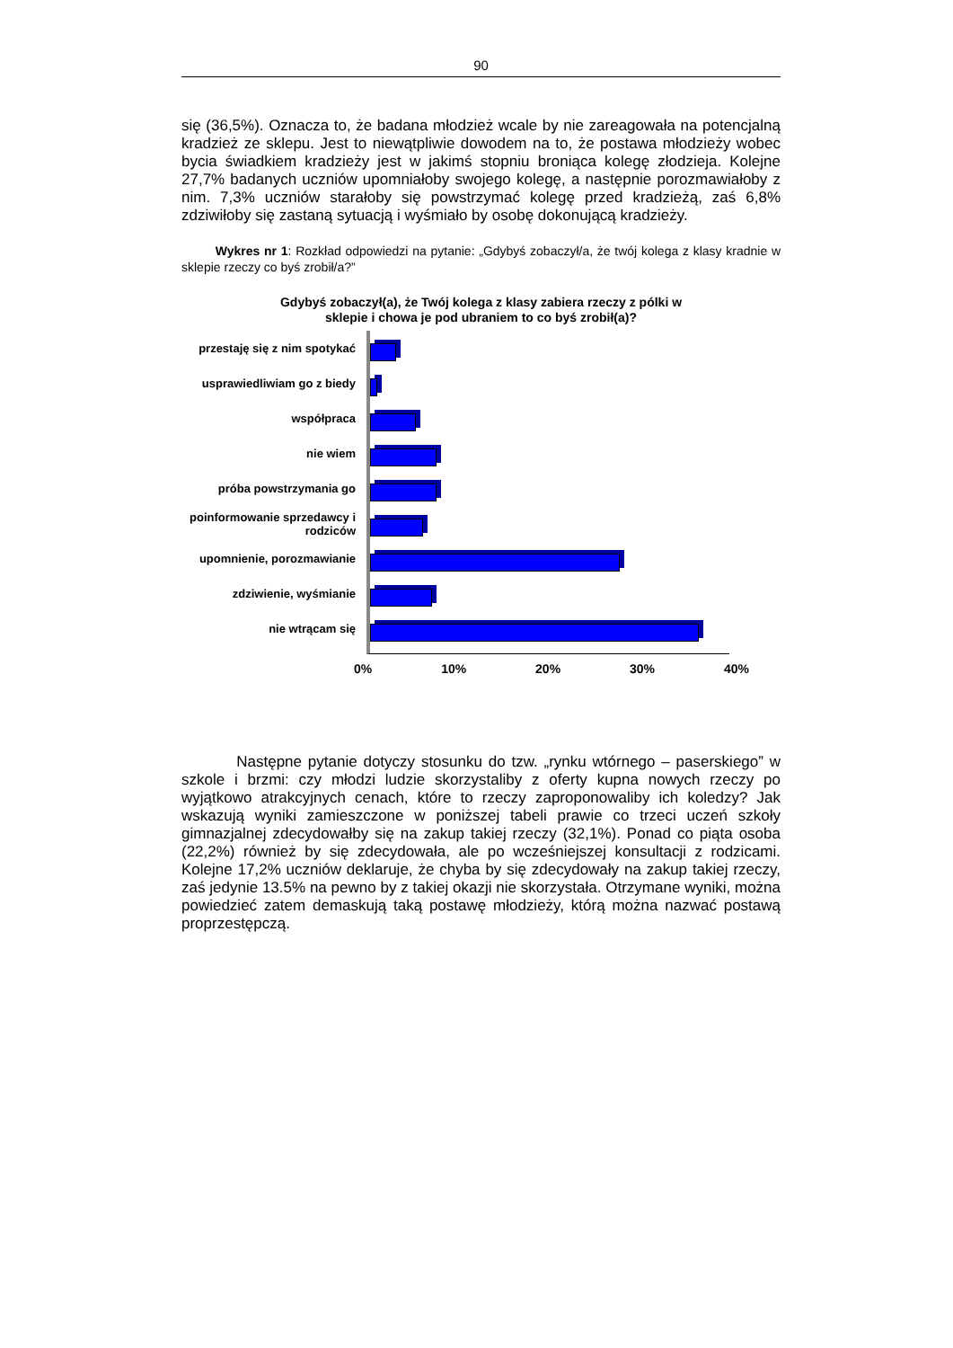90
się (36,5%). Oznacza to, że badana młodzież wcale by nie zareagowała na potencjalną kradzież ze sklepu. Jest to niewątpliwie dowodem na to, że postawa młodzieży wobec bycia świadkiem kradzieży jest w jakimś stopniu broniąca kolegę złodzieja. Kolejne 27,7% badanych uczniów upomniałoby swojego kolegę, a następnie porozmawiałoby z nim. 7,3% uczniów starałoby się powstrzymać kolegę przed kradzieżą, zaś 6,8% zdziwiłoby się zastaną sytuacją i wyśmiało by osobę dokonującą kradzieży.
Wykres nr 1: Rozkład odpowiedzi na pytanie: „Gdybyś zobaczył/a, że twój kolega z klasy kradnie w sklepie rzeczy co byś zrobił/a?”
Gdybyś zobaczył(a), że Twój kolega z klasy zabiera rzeczy z pólki w
sklepie i chowa je pod ubraniem to co byś zrobił(a)?
przestaję się z nim spotykać
usprawiedliwiam go z biedy
współpraca
nie wiem
próba powstrzymania go
poinformowanie sprzedawcy i rodziców
upomnienie, porozmawianie
zdziwienie, wyśmianie
nie wtrącam się
0% 10% 20% 30% 40%
Następne pytanie dotyczy stosunku do tzw. „rynku wtórnego – paserskiego” w szkole i brzmi: czy młodzi ludzie skorzystaliby z oferty kupna nowych rzeczy po wyjątkowo atrakcyjnych cenach, które to rzeczy zaproponowaliby ich koledzy? Jak wskazują wyniki zamieszczone w poniższej tabeli prawie co trzeci uczeń szkoły gimnazjalnej zdecydowałby się na zakup takiej rzeczy (32,1%). Ponad co piąta osoba (22,2%) również by się zdecydowała, ale po wcześniejszej konsultacji z rodzicami. Kolejne 17,2% uczniów deklaruje, że chyba by się zdecydowały na zakup takiej rzeczy, zaś jedynie 13.5% na pewno by z takiej okazji nie skorzystała. Otrzymane wyniki, można powiedzieć zatem demaskują taką postawę młodzieży, którą można nazwać postawą proprzestępczą.